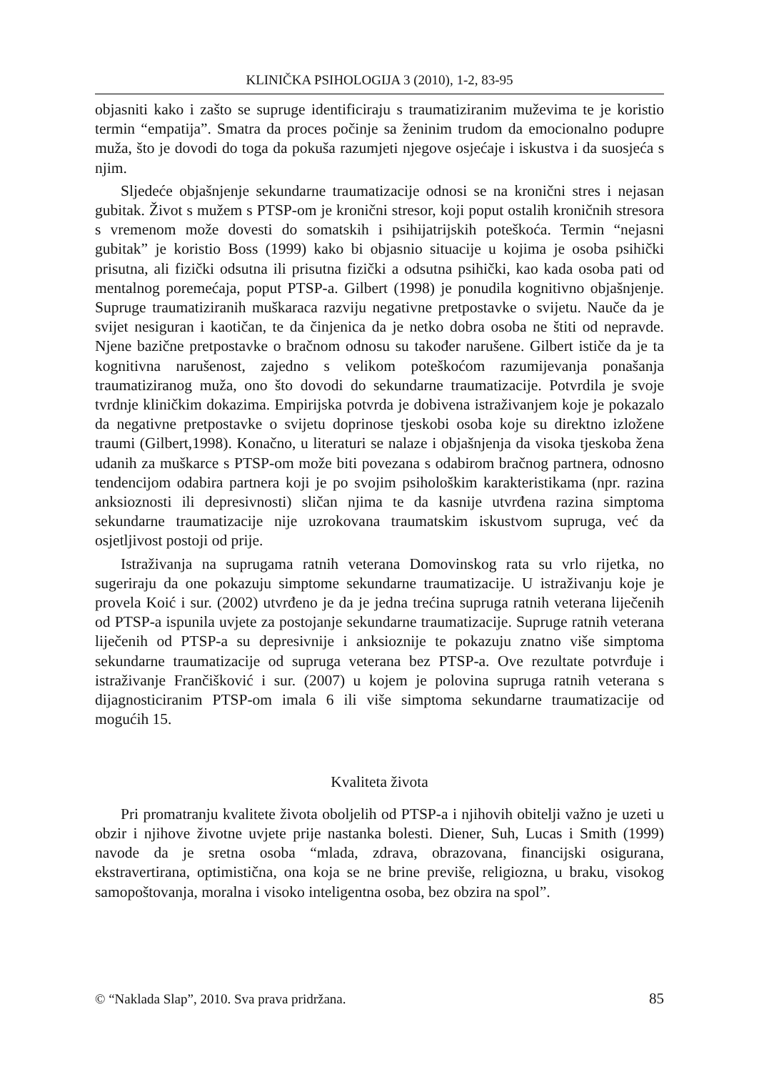KLINIČKA PSIHOLOGIJA 3 (2010), 1-2, 83-95
objasniti kako i zašto se supruge identificiraju s traumatiziranim muževima te je koristio termin “empatija”. Smatra da proces počinje sa ženinim trudom da emocionalno podupre muža, što je dovodi do toga da pokuša razumjeti njegove osjećaje i iskustva i da suosjeća s njim.
Sljedeće objašnjenje sekundarne traumatizacije odnosi se na kronični stres i nejasan gubitak. Život s mužem s PTSP-om je kronični stresor, koji poput ostalih kroničnih stresora s vremenom može dovesti do somatskih i psihijatrijskih poteškoća. Termin “nejasni gubitak” je koristio Boss (1999) kako bi objasnio situacije u kojima je osoba psihički prisutna, ali fizički odsutna ili prisutna fizički a odsutna psihički, kao kada osoba pati od mentalnog poremećaja, poput PTSP-a. Gilbert (1998) je ponudila kognitivno objašnjenje. Supruge traumatiziranih muškaraca razviju negativne pretpostavke o svijetu. Nauče da je svijet nesiguran i kaotičan, te da činjenica da je netko dobra osoba ne štiti od nepravde. Njene bazične pretpostavke o bračnom odnosu su također narušene. Gilbert ističe da je ta kognitivna narušenost, zajedno s velikom poteškoćom razumijevanja ponašanja traumatiziranog muža, ono što dovodi do sekundarne traumatizacije. Potvrdila je svoje tvrdnje kliničkim dokazima. Empirijska potvrda je dobivena istraživanjem koje je pokazalo da negativne pretpostavke o svijetu doprinose tjeskobi osoba koje su direktno izložene traumi (Gilbert,1998). Konačno, u literaturi se nalaze i objašnjenja da visoka tjeskoba žena udanih za muškarce s PTSP-om može biti povezana s odabirom bračnog partnera, odnosno tendencijom odabira partnera koji je po svojim psihološkim karakteristikama (npr. razina anksioznosti ili depresivnosti) sličan njima te da kasnije utvrđena razina simptoma sekundarne traumatizacije nije uzrokovana traumatskim iskustvom supruga, već da osjetljivost postoji od prije.
Istraživanja na suprugama ratnih veterana Domovinskog rata su vrlo rijetka, no sugeriraju da one pokazuju simptome sekundarne traumatizacije. U istraživanju koje je provela Koić i sur. (2002) utvrđeno je da je jedna trećina supruga ratnih veterana liječenih od PTSP-a ispunila uvjete za postojanje sekundarne traumatizacije. Supruge ratnih veterana liječenih od PTSP-a su depresivnije i anksioznije te pokazuju znatno više simptoma sekundarne traumatizacije od supruga veterana bez PTSP-a. Ove rezultate potvrđuje i istraživanje Frančišković i sur. (2007) u kojem je polovina supruga ratnih veterana s dijagnosticiranim PTSP-om imala 6 ili više simptoma sekundarne traumatizacije od mogućih 15.
Kvaliteta života
Pri promatranju kvalitete života oboljelih od PTSP-a i njihovih obitelji važno je uzeti u obzir i njihove životne uvjete prije nastanka bolesti. Diener, Suh, Lucas i Smith (1999) navode da je sretna osoba “mlada, zdrava, obrazovana, financijski osigurana, ekstravertirana, optimistična, ona koja se ne brine previše, religiozna, u braku, visokog samopoštovanja, moralna i visoko inteligentna osoba, bez obzira na spol”.
© “Naklada Slap”, 2010. Sva prava pridržana. 85